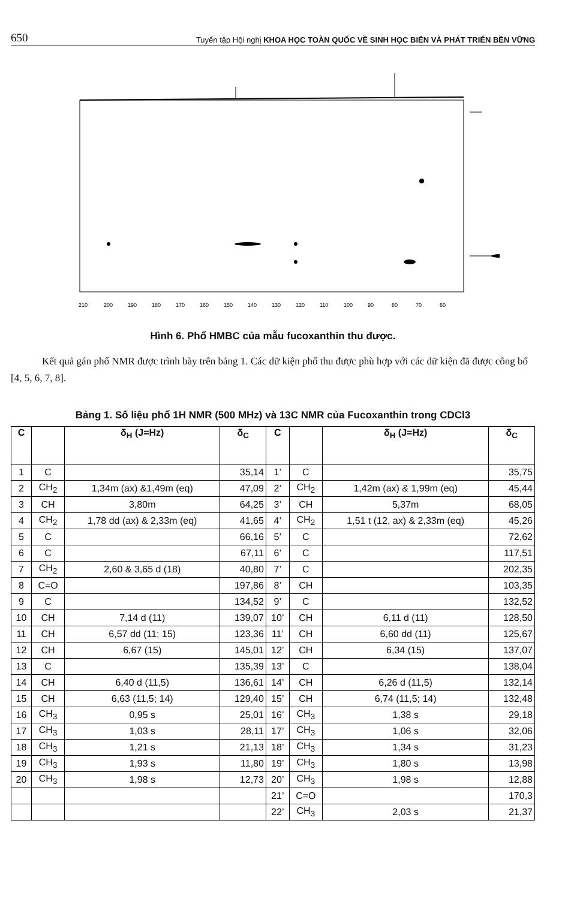650 Tuyển tập Hội nghị KHOA HỌC TOÀN QUỐC VỀ SINH HỌC BIỂN VÀ PHÁT TRIỂN BỀN VỮNG
210
200
190
180
170
160
150
140
130
120
110
100
90
80
70
60
Hình 6. Phổ HMBC của mẫu fucoxanthin thu được.
Kết quả gán phổ NMR được trình bày trên bảng 1. Các dữ kiện phổ thu được phù hợp với các dữ kiện đã được công bố [4, 5, 6, 7, 8].
Bảng 1. Số liệu phổ 1H NMR (500 MHz) và 13C NMR của Fucoxanthin trong CDCl3
| C | | δ<sub>H</sub> (J=Hz) | δ<sub>C</sub> | C | | δ<sub>H</sub> (J=Hz) | δ<sub>C</sub> |
| --- | --- | --- | --- | --- | --- | --- | --- |
| 1 | C | | 35,14 | 1’ | C | | 35,75 |
| 2 | CH<sub>2</sub> | 1,34m (ax) &1,49m (eq) | 47,09 | 2’ | CH<sub>2</sub> | 1,42m (ax) & 1,99m (eq) | 45,44 |
| 3 | CH | 3,80m | 64,25 | 3’ | CH | 5,37m | 68,05 |
| 4 | CH<sub>2</sub> | 1,78 dd (ax) & 2,33m (eq) | 41,65 | 4’ | CH<sub>2</sub> | 1,51 t (12, ax) & 2,33m (eq) | 45,26 |
| 5 | C | | 66,16 | 5’ | C | | 72,62 |
| 6 | C | | 67,11 | 6’ | C | | 117,51 |
| 7 | CH<sub>2</sub> | 2,60 & 3,65 d (18) | 40,80 | 7’ | C | | 202,35 |
| 8 | C=O | | 197,86 | 8’ | CH | | 103,35 |
| 9 | C | | 134,52 | 9’ | C | | 132,52 |
| 10 | CH | 7,14 d (11) | 139,07 | 10’ | CH | 6,11 d (11) | 128,50 |
| 11 | CH | 6,57 dd (11; 15) | 123,36 | 11’ | CH | 6,60 dd (11) | 125,67 |
| 12 | CH | 6,67 (15) | 145,01 | 12’ | CH | 6,34 (15) | 137,07 |
| 13 | C | | 135,39 | 13’ | C | | 138,04 |
| 14 | CH | 6,40 d (11,5) | 136,61 | 14’ | CH | 6,26 d (11,5) | 132,14 |
| 15 | CH | 6,63 (11,5; 14) | 129,40 | 15’ | CH | 6,74 (11,5; 14) | 132,48 |
| 16 | CH<sub>3</sub> | 0,95 s | 25,01 | 16’ | CH<sub>3</sub> | 1,38 s | 29,18 |
| 17 | CH<sub>3</sub> | 1,03 s | 28,11 | 17’ | CH<sub>3</sub> | 1,06 s | 32,06 |
| 18 | CH<sub>3</sub> | 1,21 s | 21,13 | 18’ | CH<sub>3</sub> | 1,34 s | 31,23 |
| 19 | CH<sub>3</sub> | 1,93 s | 11,80 | 19’ | CH<sub>3</sub> | 1,80 s | 13,98 |
| 20 | CH<sub>3</sub> | 1,98 s | 12,73 | 20’ | CH<sub>3</sub> | 1,98 s | 12,88 |
| | | | | 21’ | C=O | | 170,3 |
| | | | | 22’ | CH<sub>3</sub> | 2,03 s | 21,37 |